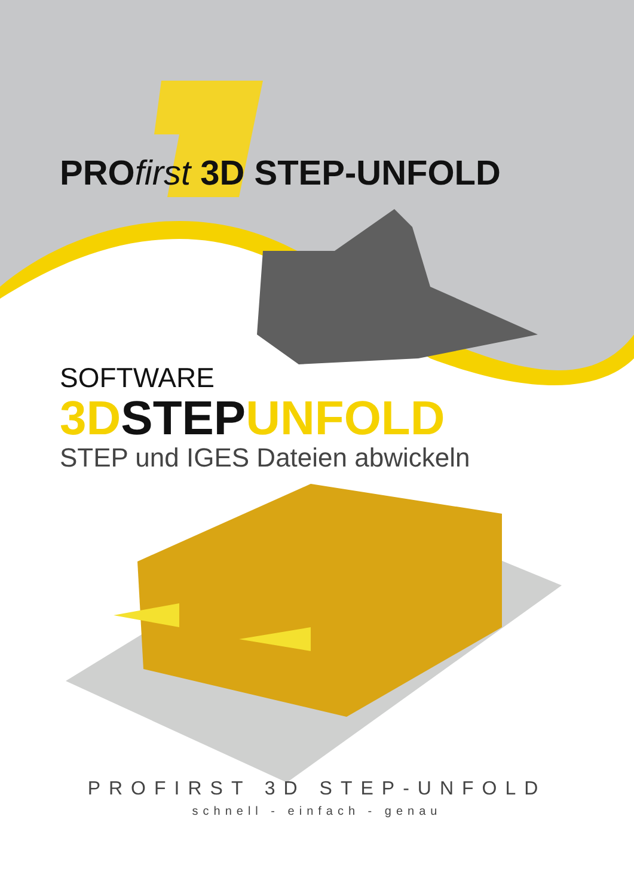PROfirst 3D STEP-UNFOLD
SOFTWARE
3D STEP UNFOLD
STEP und IGES Dateien abwickeln
PROFIRST 3D STEP-UNFOLD
schnell - einfach - genau